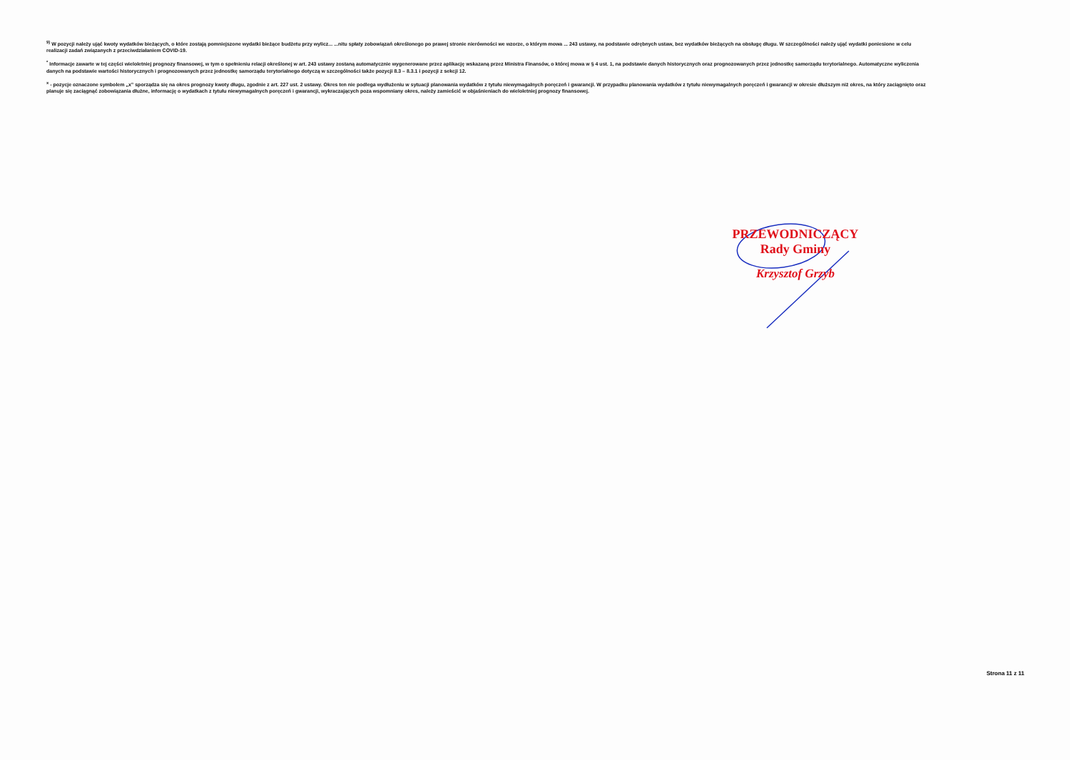<sup>9)</sup> W pozycji należy ująć kwoty wydatków bieżących, o które zostają pomniejszone wydatki bieżące budżetu przy wylicz... ...nitu spłaty zobowiązań określonego po prawej stronie nierówności we wzorze, o którym mowa ... 243 ustawy, na podstawie odrębnych ustaw, bez wydatków bieżących na obsługę długu. W szczególności należy ująć wydatki poniesione w celu realizacji zadań związanych z przeciwdziałaniem COVID-19.
<sup>*</sup> Informacje zawarte w tej części wieloletniej prognozy finansowej, w tym o spełnieniu relacji określonej w art. 243 ustawy zostaną automatycznie wygenerowane przez aplikację wskazaną przez Ministra Finansów, o której mowa w § 4 ust. 1, na podstawie danych historycznych oraz prognozowanych przez jednostkę samorządu terytorialnego. Automatyczne wyliczenia danych na podstawie wartości historycznych i prognozowanych przez jednostkę samorządu terytorialnego dotyczą w szczególności także pozycji 8.3 – 8.3.1 i pozycji z sekcji 12.
<sup>x</sup> - pozycje oznaczone symbolem „x” sporządza się na okres prognozy kwoty długu, zgodnie z art. 227 ust. 2 ustawy. Okres ten nie podlega wydłużeniu w sytuacji planowania wydatków z tytułu niewymagalnych poręczeń i gwarancji. W przypadku planowania wydatków z tytułu niewymagalnych poręczeń i gwarancji w okresie dłuższym niż okres, na który zaciągnięto oraz planuje się zaciągnąć zobowiązania dłużne, informację o wydatkach z tytułu niewymagalnych poręczeń i gwarancji, wykraczających poza wspomniany okres, należy zamieścić w objaśnieniach do wieloletniej prognozy finansowej.
PRZEWODNICZĄCY
Rady Gminy
Krzysztof Grzyb
Strona 11 z 11